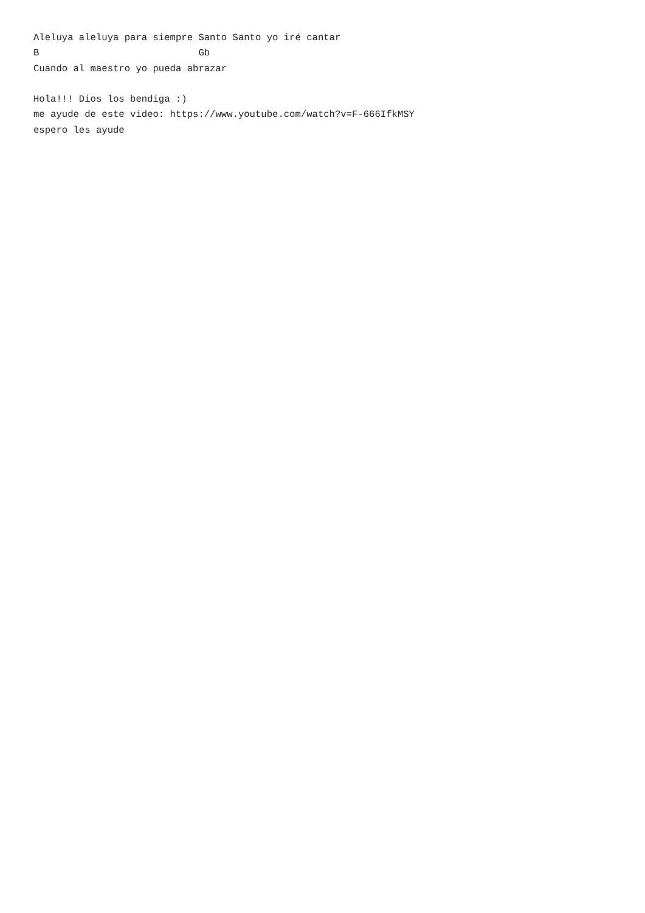Aleluya aleluya para siempre Santo Santo yo iré cantar
B                            Gb
Cuando al maestro yo pueda abrazar

Hola!!! Dios los bendiga :)
me ayude de este video: https://www.youtube.com/watch?v=F-666IfkMSY
espero les ayude